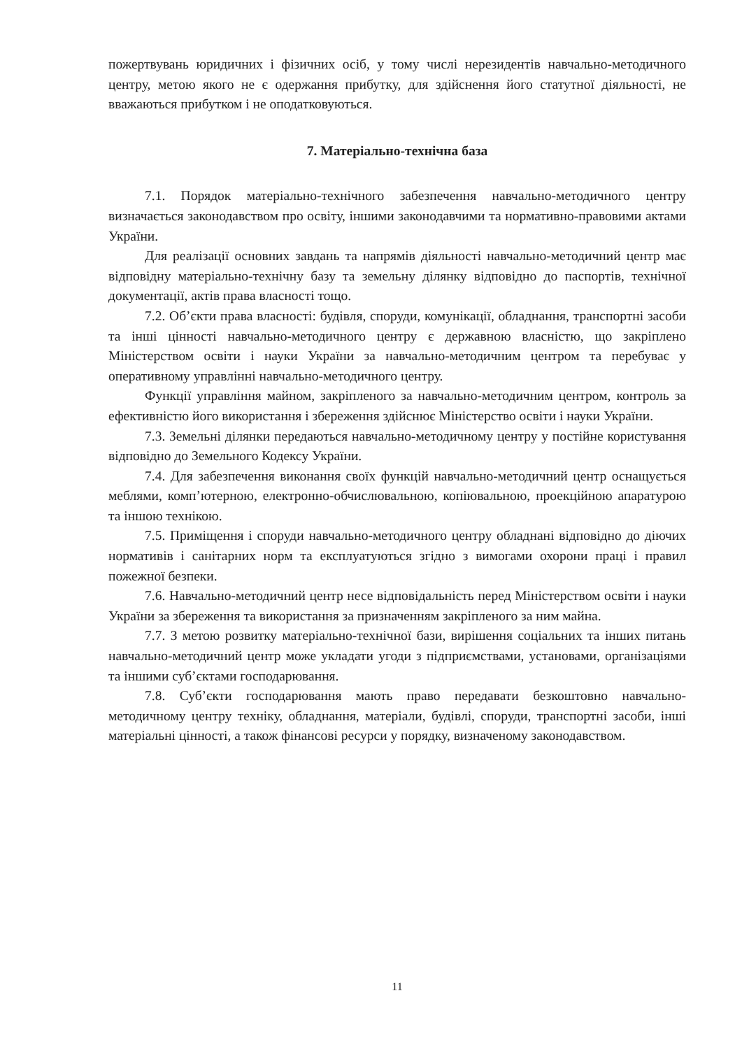пожертвувань юридичних і фізичних осіб, у тому числі нерезидентів навчально-методичного центру, метою якого не є одержання прибутку, для здійснення його статутної діяльності, не вважаються прибутком і не оподатковуються.
7. Матеріально-технічна база
7.1. Порядок матеріально-технічного забезпечення навчально-методичного центру визначається законодавством про освіту, іншими законодавчими та нормативно-правовими актами України.
Для реалізації основних завдань та напрямів діяльності навчально-методичний центр має відповідну матеріально-технічну базу та земельну ділянку відповідно до паспортів, технічної документації, актів права власності тощо.
7.2. Об’єкти права власності: будівля, споруди, комунікації, обладнання, транспортні засоби та інші цінності навчально-методичного центру є державною власністю, що закріплено Міністерством освіти і науки України за навчально-методичним центром та перебуває у оперативному управлінні навчально-методичного центру.
Функції управління майном, закріпленого за навчально-методичним центром, контроль за ефективністю його використання і збереження здійснює Міністерство освіти і науки України.
7.3. Земельні ділянки передаються навчально-методичному центру у постійне користування відповідно до Земельного Кодексу України.
7.4. Для забезпечення виконання своїх функцій навчально-методичний центр оснащується меблями, комп’ютерною, електронно-обчислювальною, копіювальною, проекційною апаратурою та іншою технікою.
7.5. Приміщення і споруди навчально-методичного центру обладнані відповідно до діючих нормативів і санітарних норм та експлуатуються згідно з вимогами охорони праці і правил пожежної безпеки.
7.6. Навчально-методичний центр несе відповідальність перед Міністерством освіти і науки України за збереження та використання за призначенням закріпленого за ним майна.
7.7. З метою розвитку матеріально-технічної бази, вирішення соціальних та інших питань навчально-методичний центр може укладати угоди з підприємствами, установами, організаціями та іншими суб’єктами господарювання.
7.8. Суб’єкти господарювання мають право передавати безкоштовно навчально-методичному центру техніку, обладнання, матеріали, будівлі, споруди, транспортні засоби, інші матеріальні цінності, а також фінансові ресурси у порядку, визначеному законодавством.
11